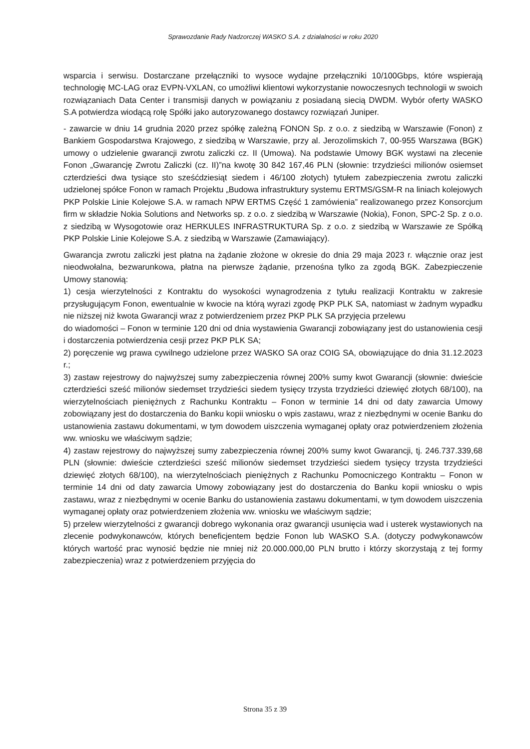Sprawozdanie Rady Nadzorczej WASKO S.A. z działalności w roku 2020
wsparcia i serwisu. Dostarczane przełączniki to wysoce wydajne przełączniki 10/100Gbps, które wspierają technologię MC-LAG oraz EVPN-VXLAN, co umożliwi klientowi wykorzystanie nowoczesnych technologii w swoich rozwiązaniach Data Center i transmisji danych w powiązaniu z posiadaną siecią DWDM. Wybór oferty WASKO S.A potwierdza wiodącą rolę Spółki jako autoryzowanego dostawcy rozwiązań Juniper.
- zawarcie w dniu 14 grudnia 2020 przez spółkę zależną FONON Sp. z o.o. z siedzibą w Warszawie (Fonon) z Bankiem Gospodarstwa Krajowego, z siedzibą w Warszawie, przy al. Jerozolimskich 7, 00-955 Warszawa (BGK) umowy o udzielenie gwarancji zwrotu zaliczki cz. II (Umowa). Na podstawie Umowy BGK wystawi na zlecenie Fonon „Gwarancję Zwrotu Zaliczki (cz. II)”na kwotę 30 842 167,46 PLN (słownie: trzydzieści milionów osiemset czterdzieści dwa tysiące sto sześćdziesiąt siedem i 46/100 złotych) tytułem zabezpieczenia zwrotu zaliczki udzielonej spółce Fonon w ramach Projektu „Budowa infrastruktury systemu ERTMS/GSM-R na liniach kolejowych PKP Polskie Linie Kolejowe S.A. w ramach NPW ERTMS Część 1 zamówienia” realizowanego przez Konsorcjum firm w składzie Nokia Solutions and Networks sp. z o.o. z siedzibą w Warszawie (Nokia), Fonon, SPC-2 Sp. z o.o. z siedzibą w Wysogotowie oraz HERKULES INFRASTRUKTURA Sp. z o.o. z siedzibą w Warszawie ze Spółką PKP Polskie Linie Kolejowe S.A. z siedzibą w Warszawie (Zamawiający).
Gwarancja zwrotu zaliczki jest płatna na żądanie złożone w okresie do dnia 29 maja 2023 r. włącznie oraz jest nieodwołalna, bezwarunkowa, płatna na pierwsze żądanie, przenośna tylko za zgodą BGK. Zabezpieczenie Umowy stanowią:
1) cesja wierzytelności z Kontraktu do wysokości wynagrodzenia z tytułu realizacji Kontraktu w zakresie przysługującym Fonon, ewentualnie w kwocie na którą wyrazi zgodę PKP PLK SA, natomiast w żadnym wypadku nie niższej niż kwota Gwarancji wraz z potwierdzeniem przez PKP PLK SA przyjęcia przelewu
do wiadomości – Fonon w terminie 120 dni od dnia wystawienia Gwarancji zobowiązany jest do ustanowienia cesji i dostarczenia potwierdzenia cesji przez PKP PLK SA;
2) poręczenie wg prawa cywilnego udzielone przez WASKO SA oraz COIG SA, obowiązujące do dnia 31.12.2023 r.;
3) zastaw rejestrowy do najwyższej sumy zabezpieczenia równej 200% sumy kwot Gwarancji (słownie: dwieście czterdzieści sześć milionów siedemset trzydzieści siedem tysięcy trzysta trzydzieści dziewięć złotych 68/100), na wierzytelnościach pieniężnych z Rachunku Kontraktu – Fonon w terminie 14 dni od daty zawarcia Umowy zobowiązany jest do dostarczenia do Banku kopii wniosku o wpis zastawu, wraz z niezbędnymi w ocenie Banku do ustanowienia zastawu dokumentami, w tym dowodem uiszczenia wymaganej opłaty oraz potwierdzeniem złożenia ww. wniosku we właściwym sądzie;
4) zastaw rejestrowy do najwyższej sumy zabezpieczenia równej 200% sumy kwot Gwarancji, tj. 246.737.339,68 PLN (słownie: dwieście czterdzieści sześć milionów siedemset trzydzieści siedem tysięcy trzysta trzydzieści dziewięć złotych 68/100), na wierzytelnościach pieniężnych z Rachunku Pomocniczego Kontraktu – Fonon w terminie 14 dni od daty zawarcia Umowy zobowiązany jest do dostarczenia do Banku kopii wniosku o wpis zastawu, wraz z niezbędnymi w ocenie Banku do ustanowienia zastawu dokumentami, w tym dowodem uiszczenia wymaganej opłaty oraz potwierdzeniem złożenia ww. wniosku we właściwym sądzie;
5) przelew wierzytelności z gwarancji dobrego wykonania oraz gwarancji usunięcia wad i usterek wystawionych na zlecenie podwykonawców, których beneficjentem będzie Fonon lub WASKO S.A. (dotyczy podwykonawców których wartość prac wynosić będzie nie mniej niż 20.000.000,00 PLN brutto i którzy skorzystają z tej formy zabezpieczenia) wraz z potwierdzeniem przyjęcia do
Strona 35 z 39